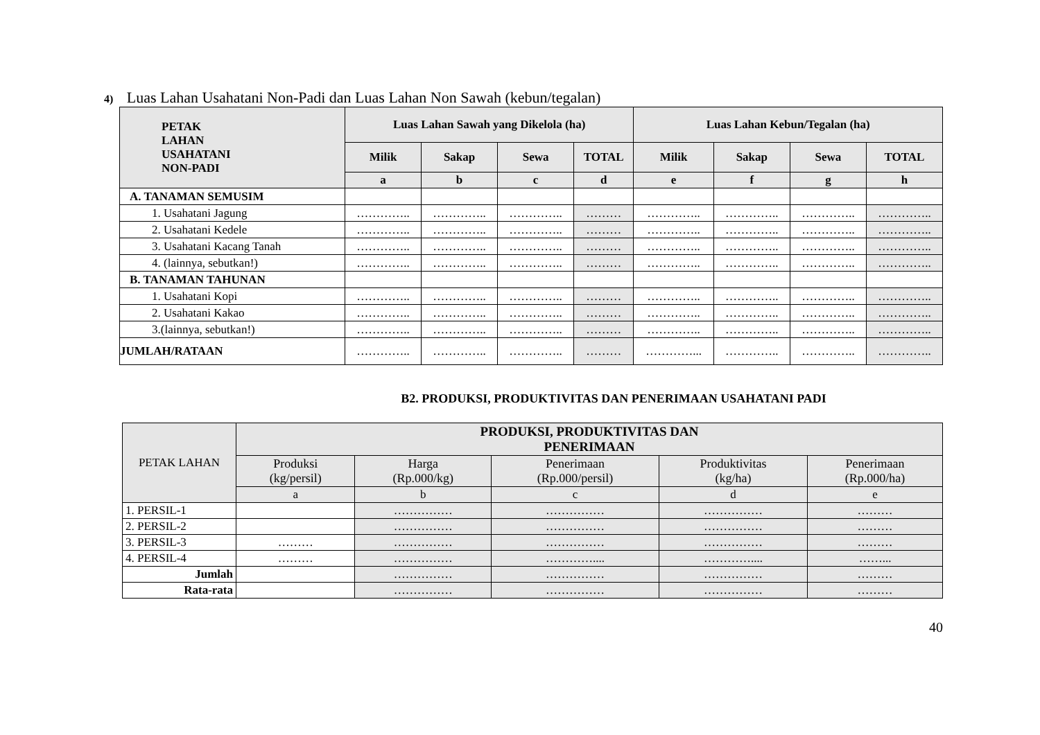4) Luas Lahan Usahatani Non-Padi dan Luas Lahan Non Sawah (kebun/tegalan)
| PETAK LAHAN USAHATANI NON-PADI | Luas Lahan Sawah yang Dikelola (ha) | | | | Luas Lahan Kebun/Tegalan (ha) | | | |
| --- | --- | --- | --- | --- | --- | --- | --- | --- |
| | Milik | Sakap | Sewa | TOTAL | Milik | Sakap | Sewa | TOTAL |
| | a | b | c | d | e | f | g | h |
| A. TANAMAN SEMUSIM | | | | | | | | |
| 1. Usahatani Jagung | ………….. | ………….. | ………….. | ……… | ………….. | ………….. | ………….. | ………….. |
| 2. Usahatani Kedele | ………….. | ………….. | ………….. | ……… | ………….. | ………….. | ………….. | ………….. |
| 3. Usahatani Kacang Tanah | ………….. | ………….. | ………….. | ……… | ………….. | ………….. | ………….. | ………….. |
| 4. (lainnya, sebutkan!) | ………….. | ………….. | ………….. | ……… | ………….. | ………….. | ………….. | ………….. |
| B. TANAMAN TAHUNAN | | | | | | | | |
| 1. Usahatani Kopi | ………….. | ………….. | ………….. | ……… | ………….. | ………….. | ………….. | ………….. |
| 2. Usahatani Kakao | ………….. | ………….. | ………….. | ……… | ………….. | ………….. | ………….. | ………….. |
| 3.(lainnya, sebutkan!) | ………….. | ………….. | ………….. | ……… | ………….. | ………….. | ………….. | ………….. |
| JUMLAH/RATAAN | ………….. | ………….. | ………….. | ……… | …………... | ………….. | ………….. | ………….. |
B2. PRODUKSI, PRODUKTIVITAS DAN PENERIMAAN USAHATANI PADI
| PETAK LAHAN | PRODUKSI, PRODUKTIVITAS DAN PENERIMAAN | | | | |
| --- | --- | --- | --- | --- | --- |
| | Produksi (kg/persil) | Harga (Rp.000/kg) | Penerimaan (Rp.000/persil) | Produktivitas (kg/ha) | Penerimaan (Rp.000/ha) |
| | a | b | c | d | e |
| 1. PERSIL-1 | | …………… | …………… | …………… | ……… |
| 2. PERSIL-2 | | …………… | …………… | …………… | ……… |
| 3. PERSIL-3 | ……… | …………… | …………… | …………… | ……… |
| 4. PERSIL-4 | ……… | …………… | ………….... | ………….... | ……... |
| Jumlah | | …………… | …………… | …………… | ……… |
| Rata-rata | | …………… | …………… | …………… | ……… |
40